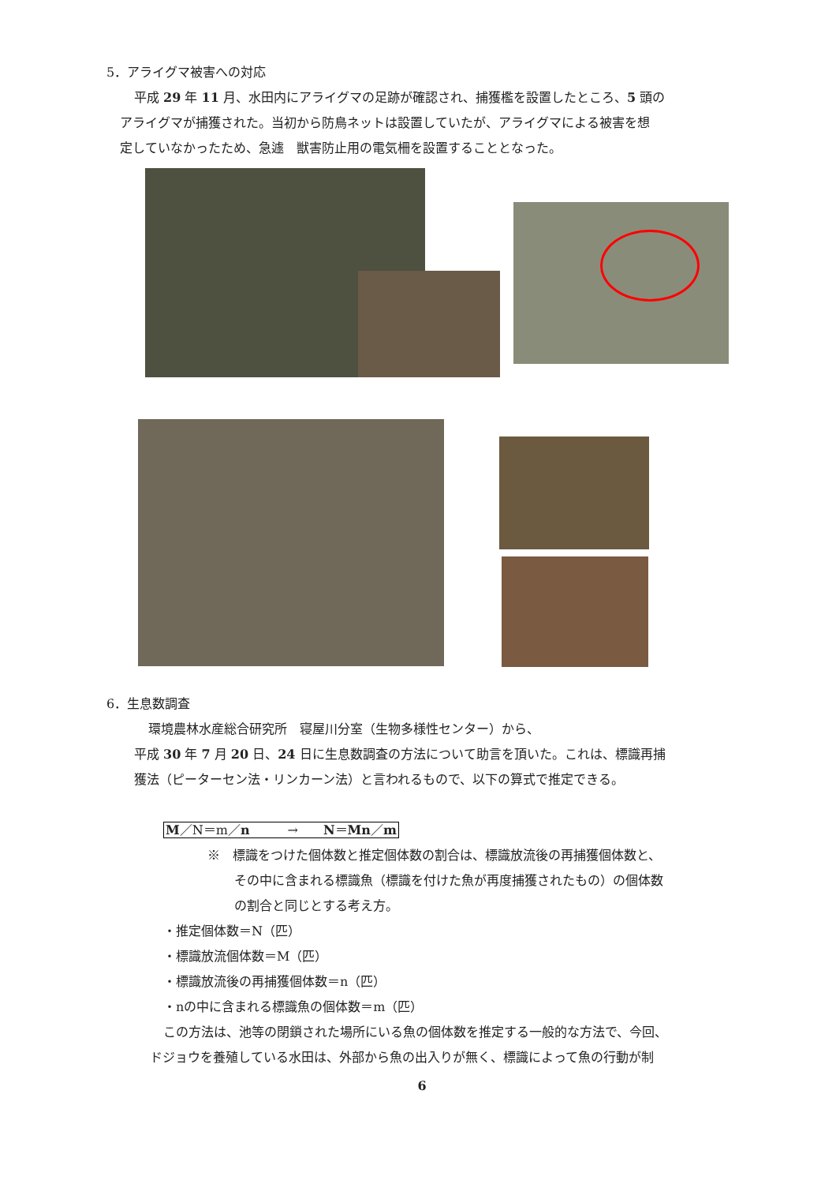5．アライグマ被害への対応
平成 29 年 11 月、水田内にアライグマの足跡が確認され、捕獲檻を設置したところ、5 頭の
アライグマが捕獲された。当初から防鳥ネットは設置していたが、アライグマによる被害を想
定していなかったため、急遽　獣害防止用の電気柵を設置することとなった。
6．生息数調査
環境農林水産総合研究所　寝屋川分室（生物多様性センター）から、
平成 30 年 7 月 20 日、24 日に生息数調査の方法について助言を頂いた。これは、標識再捕
獲法（ピーターセン法・リンカーン法）と言われるもので、以下の算式で推定できる。
M／N＝m／n　　　→　　N＝Mn／m
※　標識をつけた個体数と推定個体数の割合は、標識放流後の再捕獲個体数と、
その中に含まれる標識魚（標識を付けた魚が再度捕獲されたもの）の個体数
の割合と同じとする考え方。
・推定個体数＝N（匹）
・標識放流個体数＝M（匹）
・標識放流後の再捕獲個体数＝n（匹）
・nの中に含まれる標識魚の個体数＝m（匹）
この方法は、池等の閉鎖された場所にいる魚の個体数を推定する一般的な方法で、今回、
ドジョウを養殖している水田は、外部から魚の出入りが無く、標識によって魚の行動が制
6